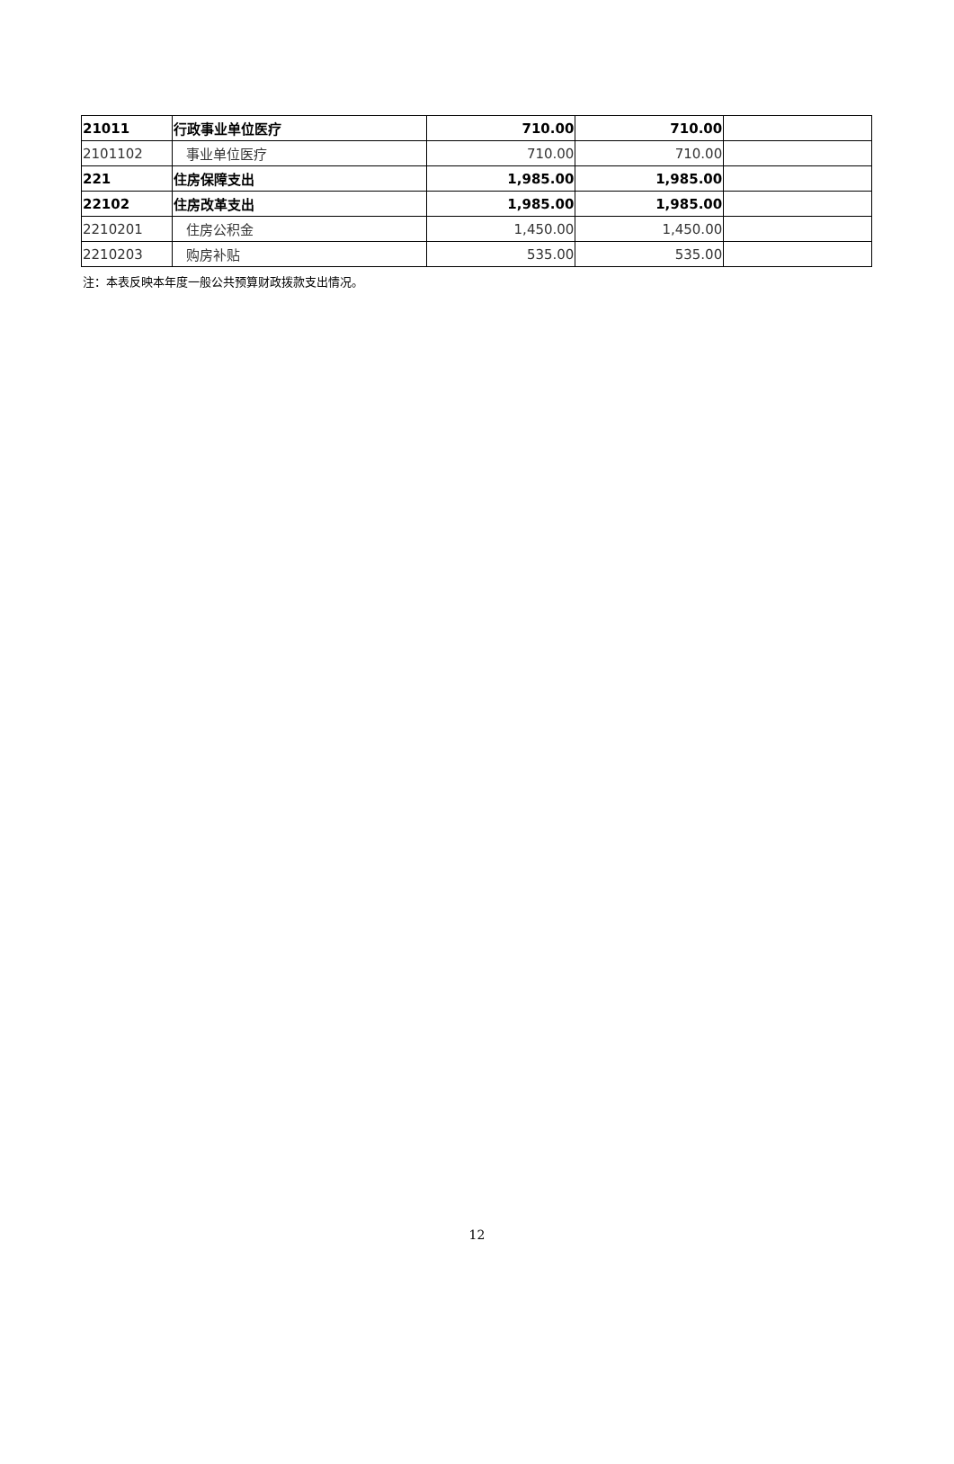| 21011 | 行政事业单位医疗 | 710.00 | 710.00 | |
| 2101102 | 事业单位医疗 | 710.00 | 710.00 | |
| 221 | 住房保障支出 | 1,985.00 | 1,985.00 | |
| 22102 | 住房改革支出 | 1,985.00 | 1,985.00 | |
| 2210201 | 住房公积金 | 1,450.00 | 1,450.00 | |
| 2210203 | 购房补贴 | 535.00 | 535.00 | |
注：本表反映本年度一般公共预算财政拨款支出情况。
12